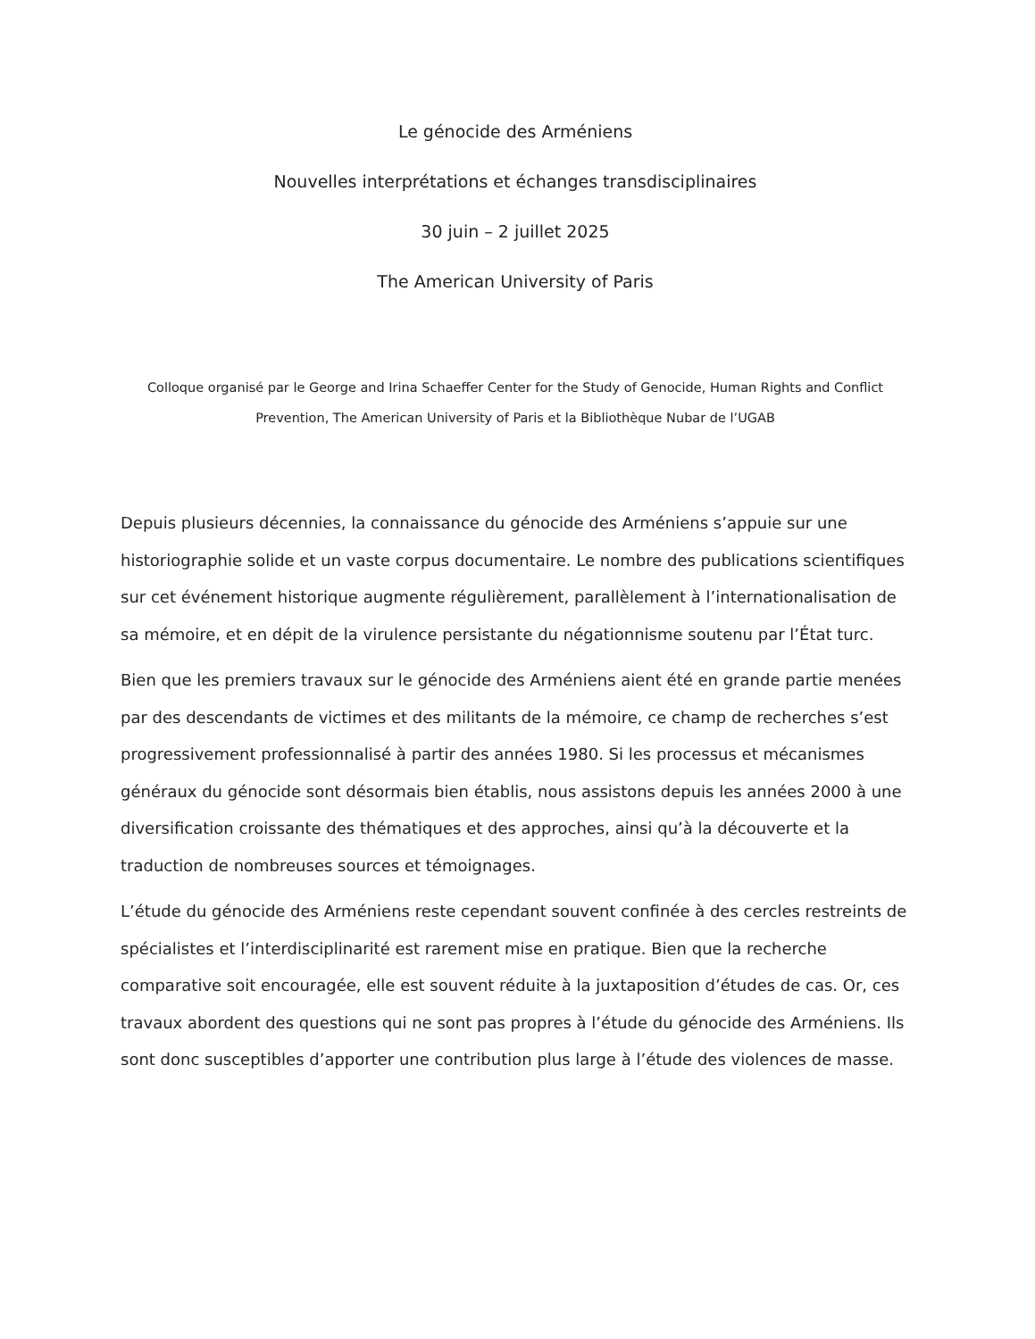Le génocide des Arméniens
Nouvelles interprétations et échanges transdisciplinaires
30 juin – 2 juillet 2025
The American University of Paris
Colloque organisé par le George and Irina Schaeffer Center for the Study of Genocide, Human Rights and Conflict Prevention, The American University of Paris et la Bibliothèque Nubar de l’UGAB
Depuis plusieurs décennies, la connaissance du génocide des Arméniens s’appuie sur une historiographie solide et un vaste corpus documentaire. Le nombre des publications scientifiques sur cet événement historique augmente régulièrement, parallèlement à l’internationalisation de sa mémoire, et en dépit de la virulence persistante du négationnisme soutenu par l’État turc.
Bien que les premiers travaux sur le génocide des Arméniens aient été en grande partie menées par des descendants de victimes et des militants de la mémoire, ce champ de recherches s’est progressivement professionnalisé à partir des années 1980. Si les processus et mécanismes généraux du génocide sont désormais bien établis, nous assistons depuis les années 2000 à une diversification croissante des thématiques et des approches, ainsi qu’à la découverte et la traduction de nombreuses sources et témoignages.
L’étude du génocide des Arméniens reste cependant souvent confinée à des cercles restreints de spécialistes et l’interdisciplinarité est rarement mise en pratique. Bien que la recherche comparative soit encouragée, elle est souvent réduite à la juxtaposition d’études de cas. Or, ces travaux abordent des questions qui ne sont pas propres à l’étude du génocide des Arméniens. Ils sont donc susceptibles d’apporter une contribution plus large à l’étude des violences de masse.